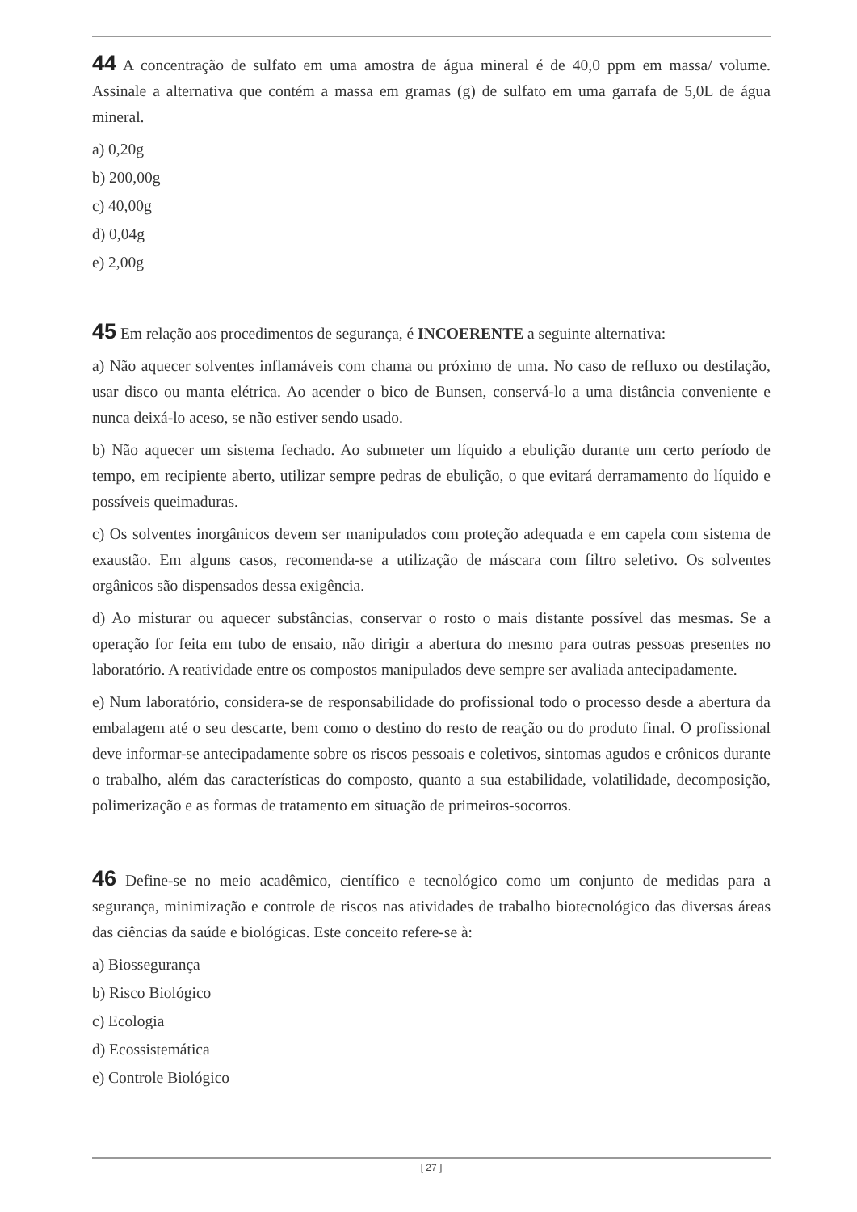44 A concentração de sulfato em uma amostra de água mineral é de 40,0 ppm em massa/ volume. Assinale a alternativa que contém a massa em gramas (g) de sulfato em uma garrafa de 5,0L de água mineral.
a) 0,20g
b) 200,00g
c) 40,00g
d) 0,04g
e) 2,00g
45 Em relação aos procedimentos de segurança, é INCOERENTE a seguinte alternativa:
a) Não aquecer solventes inflamáveis com chama ou próximo de uma. No caso de refluxo ou destilação, usar disco ou manta elétrica. Ao acender o bico de Bunsen, conservá-lo a uma distância conveniente e nunca deixá-lo aceso, se não estiver sendo usado.
b) Não aquecer um sistema fechado. Ao submeter um líquido a ebulição durante um certo período de tempo, em recipiente aberto, utilizar sempre pedras de ebulição, o que evitará derramamento do líquido e possíveis queimaduras.
c) Os solventes inorgânicos devem ser manipulados com proteção adequada e em capela com sistema de exaustão. Em alguns casos, recomenda-se a utilização de máscara com filtro seletivo. Os solventes orgânicos são dispensados dessa exigência.
d) Ao misturar ou aquecer substâncias, conservar o rosto o mais distante possível das mesmas. Se a operação for feita em tubo de ensaio, não dirigir a abertura do mesmo para outras pessoas presentes no laboratório. A reatividade entre os compostos manipulados deve sempre ser avaliada antecipadamente.
e) Num laboratório, considera-se de responsabilidade do profissional todo o processo desde a abertura da embalagem até o seu descarte, bem como o destino do resto de reação ou do produto final. O profissional deve informar-se antecipadamente sobre os riscos pessoais e coletivos, sintomas agudos e crônicos durante o trabalho, além das características do composto, quanto a sua estabilidade, volatilidade, decomposição, polimerização e as formas de tratamento em situação de primeiros-socorros.
46 Define-se no meio acadêmico, científico e tecnológico como um conjunto de medidas para a segurança, minimização e controle de riscos nas atividades de trabalho biotecnológico das diversas áreas das ciências da saúde e biológicas. Este conceito refere-se à:
a) Biossegurança
b) Risco Biológico
c) Ecologia
d) Ecossistemática
e) Controle Biológico
[ 27 ]